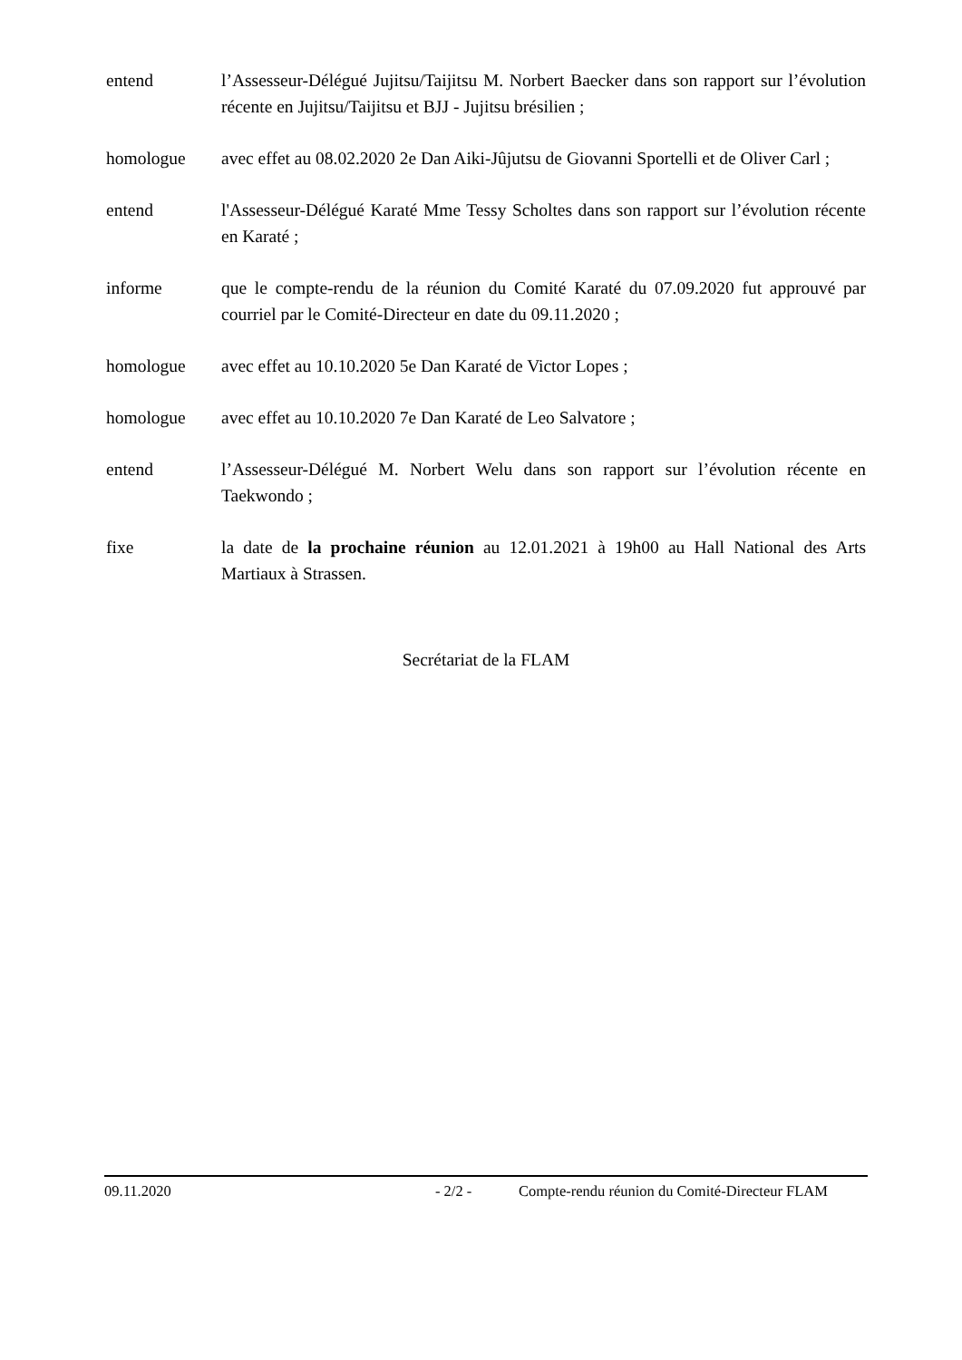entend l’Assesseur-Délégué Jujitsu/Taijitsu M. Norbert Baecker dans son rapport sur l’évolution récente en Jujitsu/Taijitsu et BJJ - Jujitsu brésilien ;
homologue avec effet au 08.02.2020 2e Dan Aiki-Jûjutsu de Giovanni Sportelli et de Oliver Carl ;
entend l'Assesseur-Délégué Karaté Mme Tessy Scholtes dans son rapport sur l’évolution récente en Karaté ;
informe que le compte-rendu de la réunion du Comité Karaté du 07.09.2020 fut approuvé par courriel par le Comité-Directeur en date du 09.11.2020 ;
homologue avec effet au 10.10.2020 5e Dan Karaté de Victor Lopes ;
homologue avec effet au 10.10.2020 7e Dan Karaté de Leo Salvatore ;
entend l’Assesseur-Délégué M. Norbert Welu dans son rapport sur l’évolution récente en Taekwondo ;
fixe la date de la prochaine réunion au 12.01.2021 à 19h00 au Hall National des Arts Martiaux à Strassen.
Secrétariat de la FLAM
09.11.2020 - 2/2 - Compte-rendu réunion du Comité-Directeur FLAM